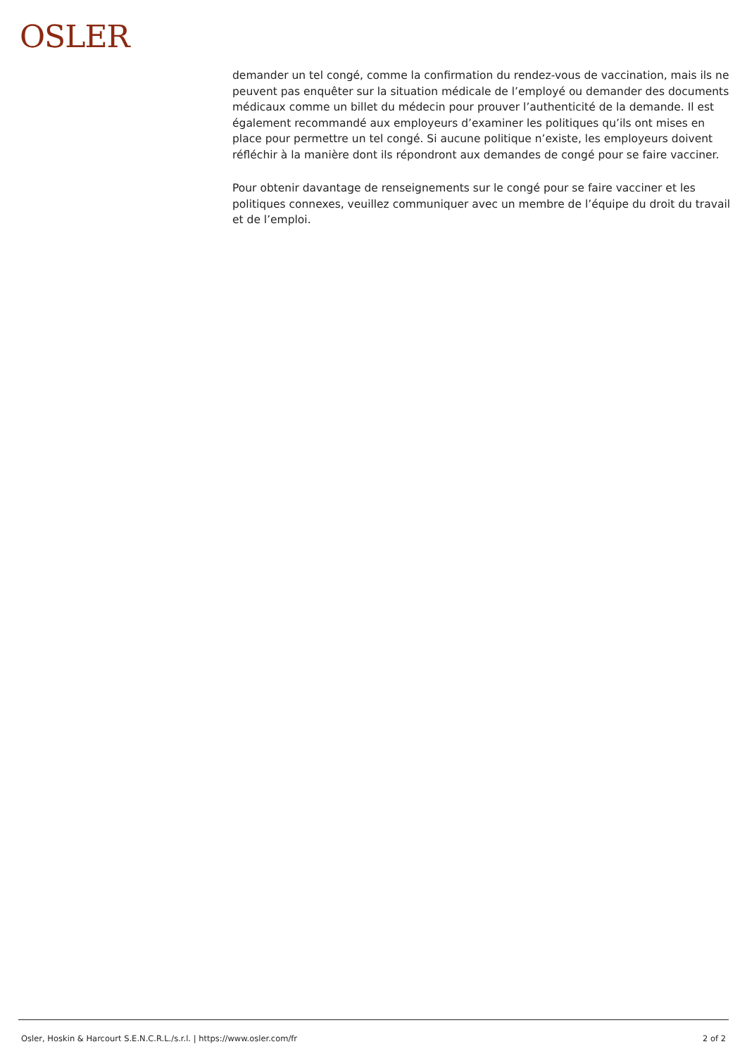OSLER
demander un tel congé, comme la confirmation du rendez-vous de vaccination, mais ils ne peuvent pas enquêter sur la situation médicale de l’employé ou demander des documents médicaux comme un billet du médecin pour prouver l’authenticité de la demande. Il est également recommandé aux employeurs d’examiner les politiques qu’ils ont mises en place pour permettre un tel congé. Si aucune politique n’existe, les employeurs doivent réfléchir à la manière dont ils répondront aux demandes de congé pour se faire vacciner.
Pour obtenir davantage de renseignements sur le congé pour se faire vacciner et les politiques connexes, veuillez communiquer avec un membre de l’équipe du droit du travail et de l’emploi.
Osler, Hoskin & Harcourt S.E.N.C.R.L./s.r.l. | https://www.osler.com/fr 2 of 2